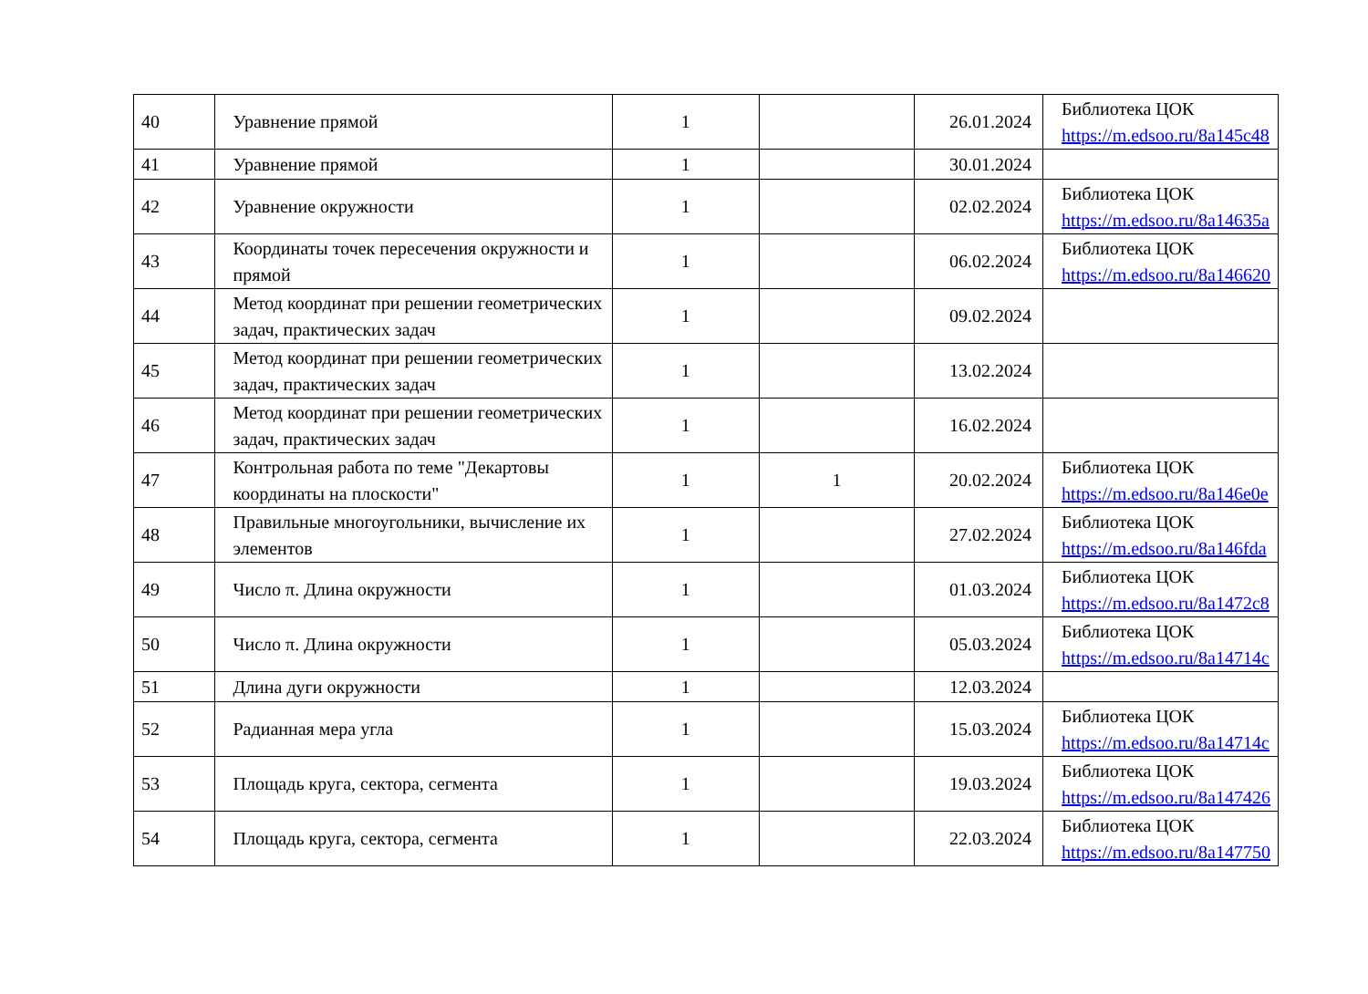| 40 | Уравнение прямой | 1 | | 26.01.2024 | Библиотека ЦОК https://m.edsoo.ru/8a145c48 |
| 41 | Уравнение прямой | 1 | | 30.01.2024 | |
| 42 | Уравнение окружности | 1 | | 02.02.2024 | Библиотека ЦОК https://m.edsoo.ru/8a14635a |
| 43 | Координаты точек пересечения окружности и прямой | 1 | | 06.02.2024 | Библиотека ЦОК https://m.edsoo.ru/8a146620 |
| 44 | Метод координат при решении геометрических задач, практических задач | 1 | | 09.02.2024 | |
| 45 | Метод координат при решении геометрических задач, практических задач | 1 | | 13.02.2024 | |
| 46 | Метод координат при решении геометрических задач, практических задач | 1 | | 16.02.2024 | |
| 47 | Контрольная работа по теме "Декартовы координаты на плоскости" | 1 | 1 | 20.02.2024 | Библиотека ЦОК https://m.edsoo.ru/8a146e0e |
| 48 | Правильные многоугольники, вычисление их элементов | 1 | | 27.02.2024 | Библиотека ЦОК https://m.edsoo.ru/8a146fda |
| 49 | Число π. Длина окружности | 1 | | 01.03.2024 | Библиотека ЦОК https://m.edsoo.ru/8a1472c8 |
| 50 | Число π. Длина окружности | 1 | | 05.03.2024 | Библиотека ЦОК https://m.edsoo.ru/8a14714c |
| 51 | Длина дуги окружности | 1 | | 12.03.2024 | |
| 52 | Радианная мера угла | 1 | | 15.03.2024 | Библиотека ЦОК https://m.edsoo.ru/8a14714c |
| 53 | Площадь круга, сектора, сегмента | 1 | | 19.03.2024 | Библиотека ЦОК https://m.edsoo.ru/8a147426 |
| 54 | Площадь круга, сектора, сегмента | 1 | | 22.03.2024 | Библиотека ЦОК https://m.edsoo.ru/8a147750 |